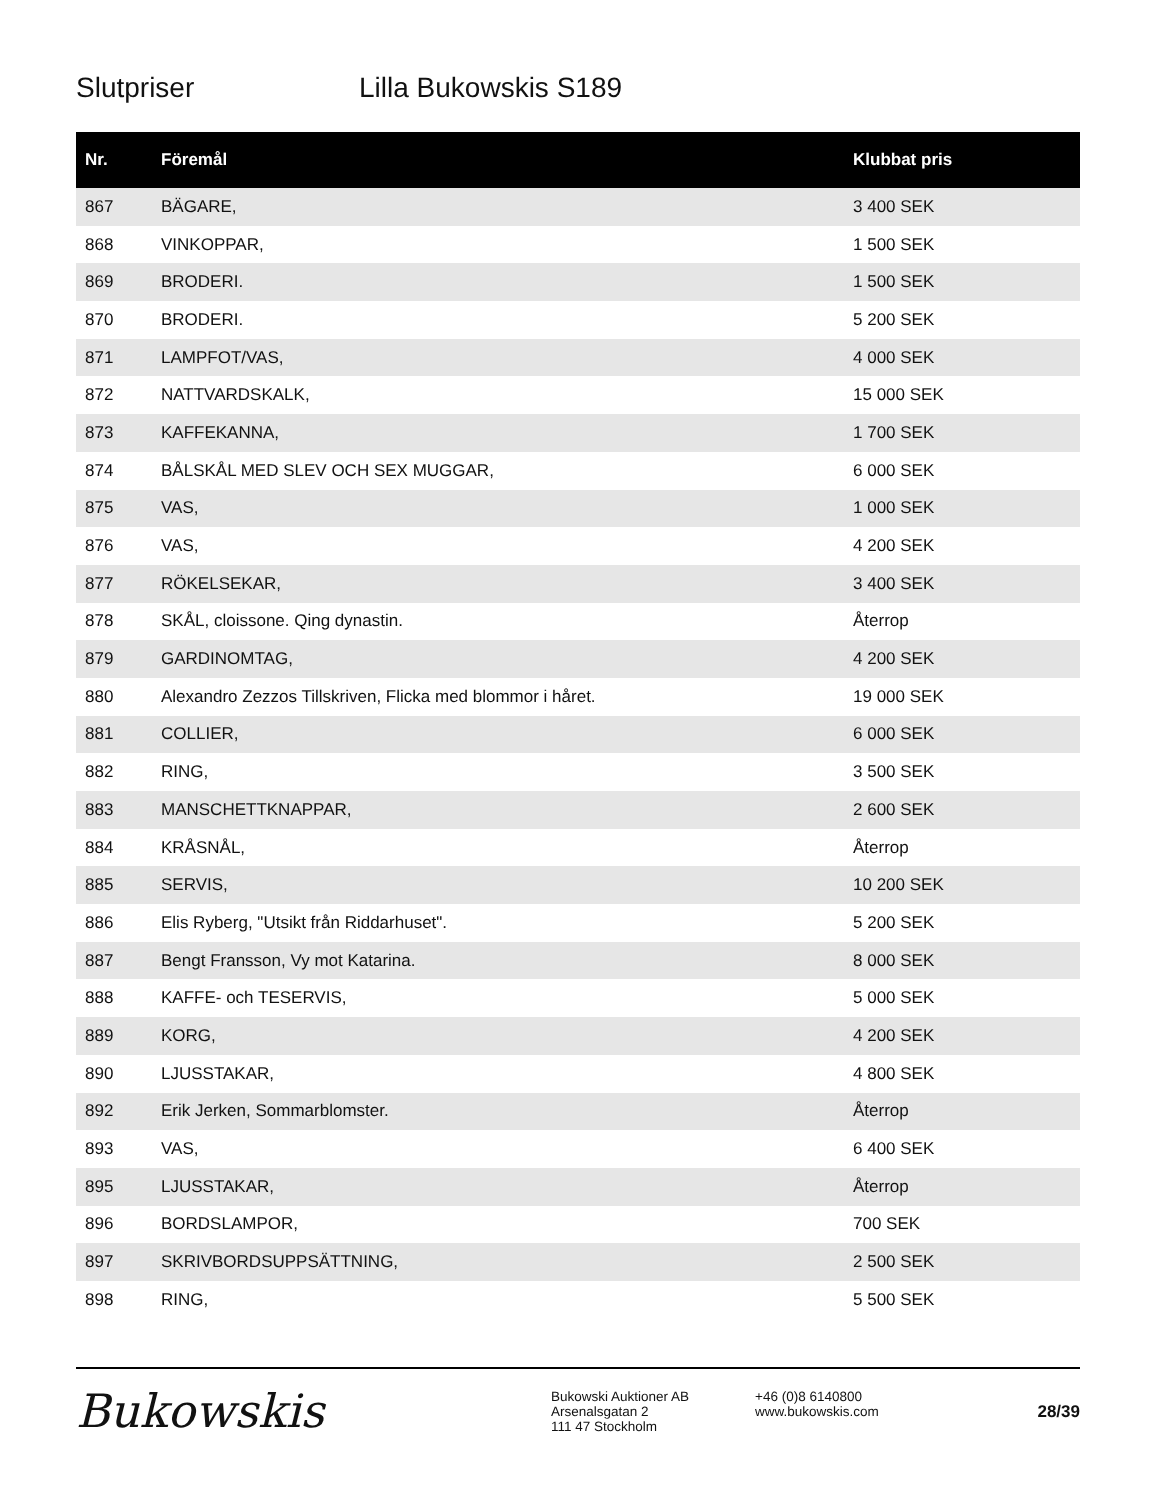Slutpriser Lilla Bukowskis S189
| Nr. | Föremål | Klubbat pris |
| --- | --- | --- |
| 867 | BÄGARE, | 3 400 SEK |
| 868 | VINKOPPAR, | 1 500 SEK |
| 869 | BRODERI. | 1 500 SEK |
| 870 | BRODERI. | 5 200 SEK |
| 871 | LAMPFOT/VAS, | 4 000 SEK |
| 872 | NATTVARDSKALK, | 15 000 SEK |
| 873 | KAFFEKANNA, | 1 700 SEK |
| 874 | BÅLSKÅL MED SLEV OCH SEX MUGGAR, | 6 000 SEK |
| 875 | VAS, | 1 000 SEK |
| 876 | VAS, | 4 200 SEK |
| 877 | RÖKELSEKAR, | 3 400 SEK |
| 878 | SKÅL, cloissone. Qing dynastin. | Återrop |
| 879 | GARDINOMTAG, | 4 200 SEK |
| 880 | Alexandro Zezzos Tillskriven, Flicka med blommor i håret. | 19 000 SEK |
| 881 | COLLIER, | 6 000 SEK |
| 882 | RING, | 3 500 SEK |
| 883 | MANSCHETTKNAPPAR, | 2 600 SEK |
| 884 | KRÅSNÅL, | Återrop |
| 885 | SERVIS, | 10 200 SEK |
| 886 | Elis Ryberg, "Utsikt från Riddarhuset". | 5 200 SEK |
| 887 | Bengt Fransson, Vy mot Katarina. | 8 000 SEK |
| 888 | KAFFE- och TESERVIS, | 5 000 SEK |
| 889 | KORG, | 4 200 SEK |
| 890 | LJUSSTAKAR, | 4 800 SEK |
| 892 | Erik Jerken, Sommarblomster. | Återrop |
| 893 | VAS, | 6 400 SEK |
| 895 | LJUSSTAKAR, | Återrop |
| 896 | BORDSLAMPOR, | 700 SEK |
| 897 | SKRIVBORDSUPPSÄTTNING, | 2 500 SEK |
| 898 | RING, | 5 500 SEK |
Bukowskis
Bukowski Auktioner AB
Arsenalsgatan 2
111 47 Stockholm
+46 (0)8 6140800
www.bukowskis.com
28/39